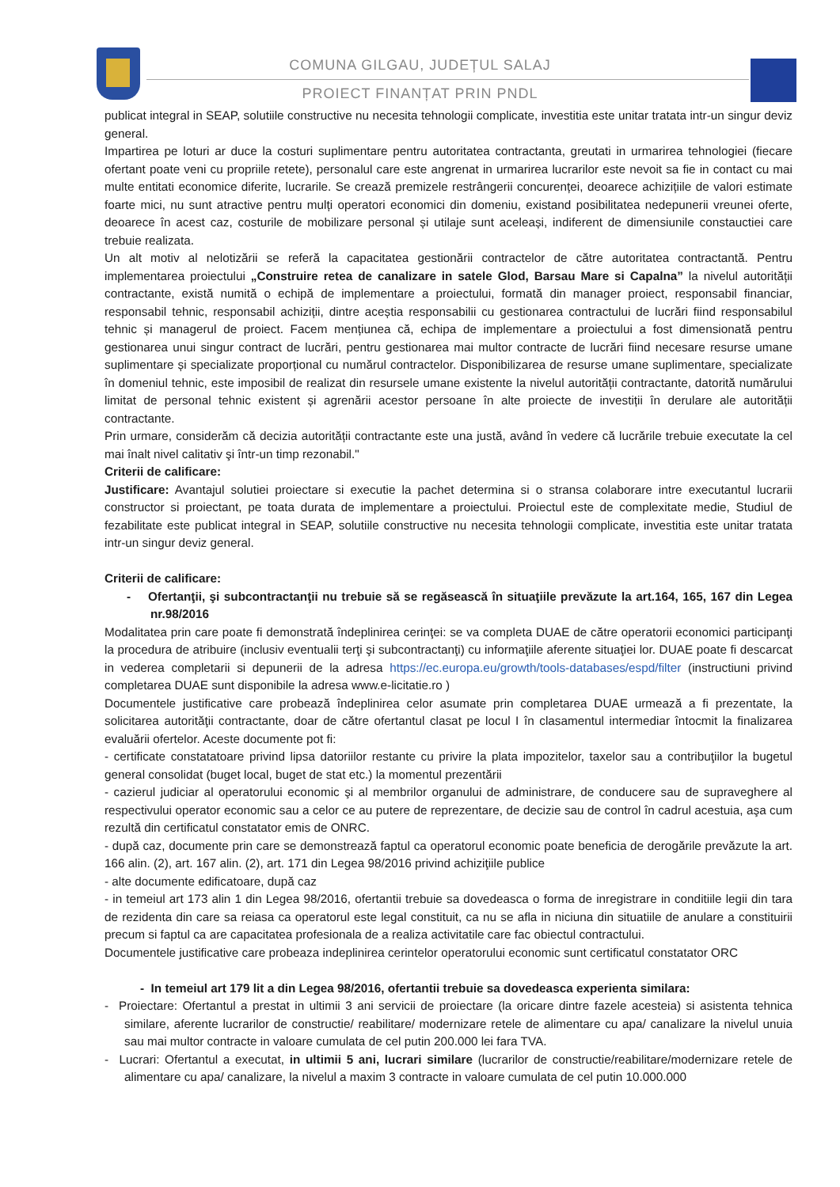COMUNA GILGAU, JUDEȚUL SALAJ
PROIECT FINANȚAT PRIN PNDL
publicat integral in SEAP, solutiile constructive nu necesita tehnologii complicate, investitia este unitar tratata intr-un singur deviz general.
Impartirea pe loturi ar duce la costuri suplimentare pentru autoritatea contractanta, greutati in urmarirea tehnologiei (fiecare ofertant poate veni cu propriile retete), personalul care este angrenat in urmarirea lucrarilor este nevoit sa fie in contact cu mai multe entitati economice diferite, lucrarile. Se crează premizele restrângerii concurenței, deoarece achizițiile de valori estimate foarte mici, nu sunt atractive pentru mulți operatori economici din domeniu, existand posibilitatea nedepunerii vreunei oferte, deoarece în acest caz, costurile de mobilizare personal și utilaje sunt aceleași, indiferent de dimensiunile constauctiei care trebuie realizata.
Un alt motiv al nelotizării se referă la capacitatea gestionării contractelor de către autoritatea contractantă. Pentru implementarea proiectului „Construire retea de canalizare in satele Glod, Barsau Mare si Capalna” la nivelul autorității contractante, există numită o echipă de implementare a proiectului, formată din manager proiect, responsabil financiar, responsabil tehnic, responsabil achiziții, dintre aceștia responsabilii cu gestionarea contractului de lucrări fiind responsabilul tehnic și managerul de proiect. Facem mențiunea că, echipa de implementare a proiectului a fost dimensionată pentru gestionarea unui singur contract de lucrări, pentru gestionarea mai multor contracte de lucrări fiind necesare resurse umane suplimentare și specializate proporțional cu numărul contractelor. Disponibilizarea de resurse umane suplimentare, specializate în domeniul tehnic, este imposibil de realizat din resursele umane existente la nivelul autorității contractante, datorită numărului limitat de personal tehnic existent și agrenării acestor persoane în alte proiecte de investiții în derulare ale autorității contractante.
Prin urmare, considerăm că decizia autorității contractante este una justă, având în vedere că lucrările trebuie executate la cel mai înalt nivel calitativ şi într-un timp rezonabil."
Criterii de calificare:
Justificare: Avantajul solutiei proiectare si executie la pachet determina si o stransa colaborare intre executantul lucrarii constructor si proiectant, pe toata durata de implementare a proiectului. Proiectul este de complexitate medie, Studiul de fezabilitate este publicat integral in SEAP, solutiile constructive nu necesita tehnologii complicate, investitia este unitar tratata intr-un singur deviz general.
Criterii de calificare:
- Ofertanţii, şi subcontractanţii nu trebuie să se regăsească în situaţiile prevăzute la art.164, 165, 167 din Legea nr.98/2016
Modalitatea prin care poate fi demonstrată îndeplinirea cerinţei: se va completa DUAE de către operatorii economici participanţi la procedura de atribuire (inclusiv eventualii terţi şi subcontractanţi) cu informaţiile aferente situaţiei lor. DUAE poate fi descarcat in vederea completarii si depunerii de la adresa https://ec.europa.eu/growth/tools-databases/espd/filter (instructiuni privind completarea DUAE sunt disponibile la adresa www.e-licitatie.ro )
Documentele justificative care probează îndeplinirea celor asumate prin completarea DUAE urmează a fi prezentate, la solicitarea autorităţii contractante, doar de către ofertantul clasat pe locul I în clasamentul intermediar întocmit la finalizarea evaluării ofertelor. Aceste documente pot fi:
- certificate constatatoare privind lipsa datoriilor restante cu privire la plata impozitelor, taxelor sau a contribuţiilor la bugetul general consolidat (buget local, buget de stat etc.) la momentul prezentării
- cazierul judiciar al operatorului economic şi al membrilor organului de administrare, de conducere sau de supraveghere al respectivului operator economic sau a celor ce au putere de reprezentare, de decizie sau de control în cadrul acestuia, aşa cum rezultă din certificatul constatator emis de ONRC.
- după caz, documente prin care se demonstrează faptul ca operatorul economic poate beneficia de derogările prevăzute la art. 166 alin. (2), art. 167 alin. (2), art. 171 din Legea 98/2016 privind achiziţiile publice
- alte documente edificatoare, după caz
- in temeiul art 173 alin 1 din Legea 98/2016, ofertantii trebuie sa dovedeasca o forma de inregistrare in conditiile legii din tara de rezidenta din care sa reiasa ca operatorul este legal constituit, ca nu se afla in niciuna din situatiile de anulare a constituirii precum si faptul ca are capacitatea profesionala de a realiza activitatile care fac obiectul contractului.
Documentele justificative care probeaza indeplinirea cerintelor operatorului economic sunt certificatul constatator ORC
- In temeiul art 179 lit a din Legea 98/2016, ofertantii trebuie sa dovedeasca experienta similara:
- Proiectare: Ofertantul a prestat in ultimii 3 ani servicii de proiectare (la oricare dintre fazele acesteia) si asistenta tehnica similare, aferente lucrarilor de constructie/ reabilitare/ modernizare retele de alimentare cu apa/ canalizare la nivelul unuia sau mai multor contracte in valoare cumulata de cel putin 200.000 lei fara TVA.
- Lucrari: Ofertantul a executat, in ultimii 5 ani, lucrari similare (lucrarilor de constructie/reabilitare/modernizare retele de alimentare cu apa/ canalizare, la nivelul a maxim 3 contracte in valoare cumulata de cel putin 10.000.000